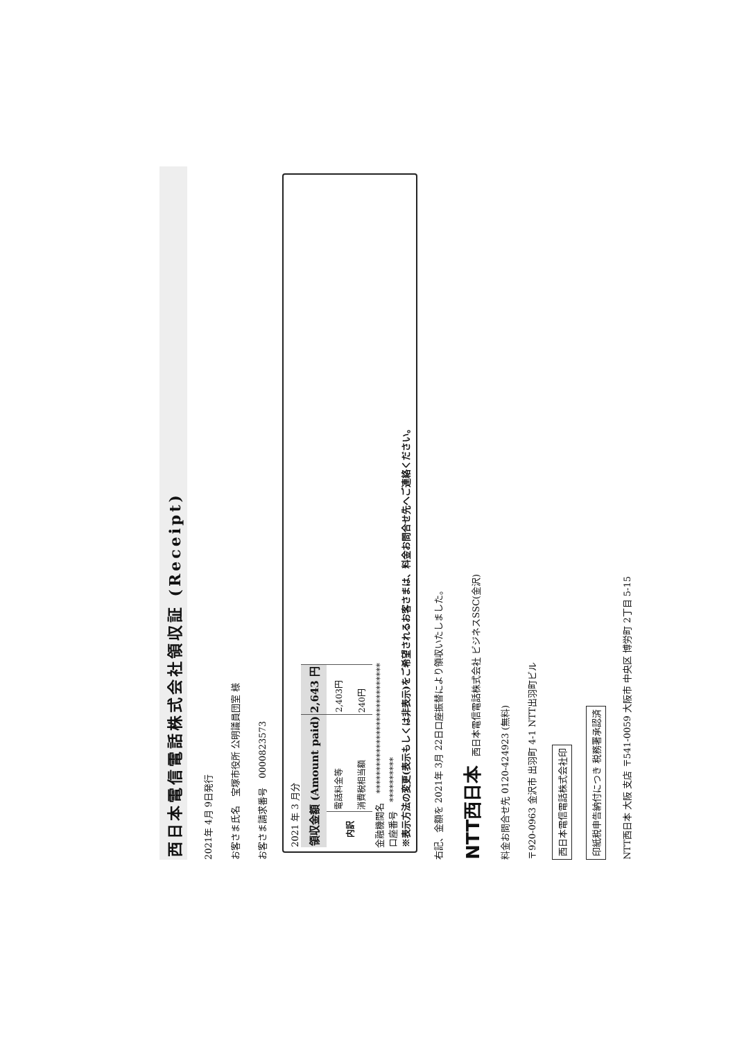西日本電信電話株式会社領収証 (Receipt)
2021年 4月 9日発行
お客さま氏名　宝塚市役所 公明議員団室 様
お客さま請求番号　0000823573
2021 年 3 月分
| 領収金額 (Amount paid) | | 2,643 円 |
| 内訳 | 電話料金等 | 2,403円 |
| | 消費税相当額 | 240円 |
金融機関名　*****************************
口座番号　**********
※表示方法の変更(表示もしくは非表示)をご希望されるお客さまは、料金お問合せ先へご連絡ください。
右記、金額を 2021年 3月 22日口座振替により領収いたしました。
NTT西日本　西日本電信電話株式会社 ビジネスSSC(金沢)
料金お問合せ先 0120-424923 (無料)
〒920-0963 金沢市 出羽町 4-1 NTT出羽町ビル
西日本電信電話株式会社印
印紙税申告納付につき 税務署承認済
NTT西日本 大阪 支店 〒541-0059 大阪市 中央区 博労町 2丁目 5-15